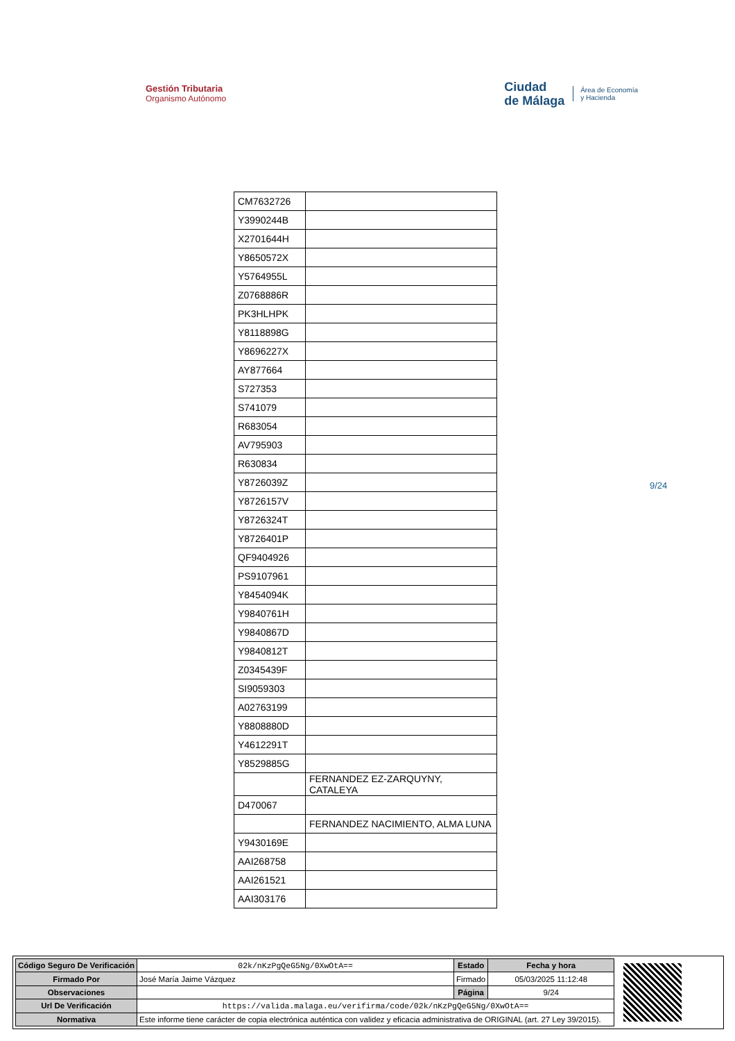Gestión Tributaria
Organismo Autónomo
Ciudad
de Málaga
Área de Economía
y Hacienda
| CM7632726 | |
| Y3990244B | |
| X2701644H | |
| Y8650572X | |
| Y5764955L | |
| Z0768886R | |
| PK3HLHPK | |
| Y8118898G | |
| Y8696227X | |
| AY877664 | |
| S727353 | |
| S741079 | |
| R683054 | |
| AV795903 | |
| R630834 | |
| Y8726039Z | |
| Y8726157V | |
| Y8726324T | |
| Y8726401P | |
| QF9404926 | |
| PS9107961 | |
| Y8454094K | |
| Y9840761H | |
| Y9840867D | |
| Y9840812T | |
| Z0345439F | |
| SI9059303 | |
| A02763199 | |
| Y8808880D | |
| Y4612291T | |
| Y8529885G | |
| | FERNANDEZ EZ-ZARQUYNY, CATALEYA |
| D470067 | |
| | FERNANDEZ NACIMIENTO, ALMA LUNA |
| Y9430169E | |
| AAI268758 | |
| AAI261521 | |
| AAI303176 | |
9/24
| Código Seguro De Verificación | 02k/nKzPgQeG5Ng/0XwOtA== | Estado | Fecha y hora |
| Firmado Por | José María Jaime Vázquez | Firmado | 05/03/2025 11:12:48 |
| Observaciones | | Página | 9/24 |
| Url De Verificación | https://valida.malaga.eu/verifirma/code/02k/nKzPgQeG5Ng/0XwOtA== | | |
| Normativa | Este informe tiene carácter de copia electrónica auténtica con validez y eficacia administrativa de ORIGINAL (art. 27 Ley 39/2015). | | |